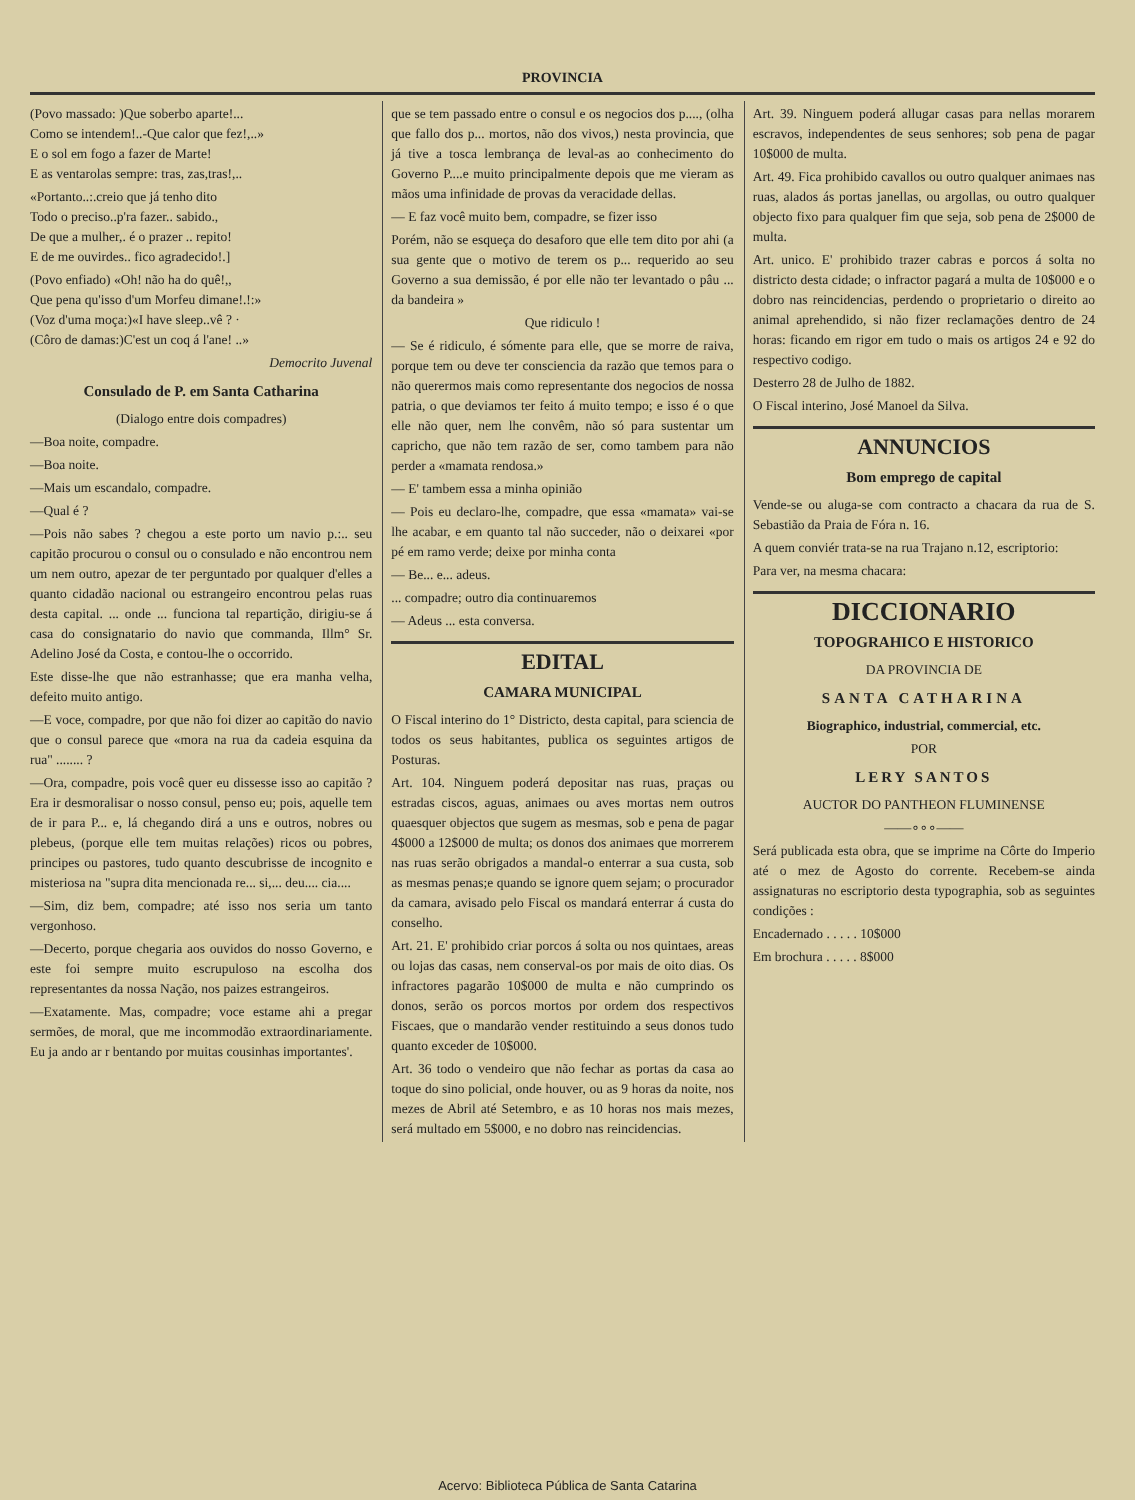PROVINCIA
(Povo massado: )Que soberbo aparte!...
Como se intendem!..-Que calor que fez!,..»
E o sol em fogo a fazer de Marte!
E as ventarolas sempre: tras, zas,tras!,..
«Portanto..:.creio que já tenho dito
Todo o preciso..p'ra fazer.. sabido.,
De que a mulher,. é o prazer .. repito!
E de me ouvirdes.. fico agradecido!.]
(Povo enfiado) «Oh! não ha do quê!,,
Que pena qu'isso d'um Morfeu dimane!.!:»
(Voz d'uma moça:)«I have sleep..vê ? ·
(Côro de damas:)C'est un coq á l'ane! ..»
Democrito Juvenal
Consulado de P. em Santa Catharina
(Dialogo entre dois compadres)
—Boa noite, compadre.
—Boa noite.
—Mais um escandalo, compadre.
—Qual é ?
—Pois não sabes ? chegou a este porto um navio p.:.. seu capitão procurou o consul ou o consulado e não encontrou nem um nem outro, apezar de ter perguntado por qualquer d'elles a quanto cidadão nacional ou estrangeiro encontrou pelas ruas desta capital. ... onde ... funciona tal repartição, dirigiu-se á casa do consignatario do navio que commanda, Illm° Sr. Adelino José da Costa, e contou-lhe o occorrido.
Este disse-lhe que não estranhasse; que era manha velha, defeito muito antigo.
—E voce, compadre, por que não foi dizer ao capitão do navio que o consul parece que «mora na rua da cadeia esquina da rua" ........ ?
—Ora, compadre, pois você quer eu dissesse isso ao capitão ? Era ir desmoralisar o nosso consul, penso eu; pois, aquelle tem de ir para P... e, lá chegando dirá a uns e outros, nobres ou plebeus, (porque elle tem muitas relações) ricos ou pobres, principes ou pastores, tudo quanto descubrisse de incognito e misteriosa na "supra dita mencionada re... si,... deu.... cia....
—Sim, diz bem, compadre; até isso nos seria um tanto vergonhoso.
—Decerto, porque chegaria aos ouvidos do nosso Governo, e este foi sempre muito escrupuloso na escolha dos representantes da nossa Nação, nos paizes estrangeiros.
—Exatamente. Mas, compadre; voce estame ahi a pregar sermões, de moral, que me incommodão extraordinariamente. Eu ja ando ar r bentando por muitas cousinhas importantes'.
que se tem passado entre o consul e os negocios dos p...., (olha que fallo dos p... mortos, não dos vivos,) nesta provincia, que já tive a tosca lembrança de leval-as ao conhecimento do Governo P....e muito principalmente depois que me vieram as mãos uma infinidade de provas da veracidade dellas.
— E faz você muito bem, compadre, se fizer isso
Porém, não se esqueça do desaforo que elle tem dito por ahi (a sua gente que o motivo de terem os p... requerido ao seu Governo a sua demissão, é por elle não ter levantado o pâu ... da bandeira »
Que ridiculo !
— Se é ridiculo, é sómente para elle, que se morre de raiva, porque tem ou deve ter consciencia da razão que temos para o não querermos mais como representante dos negocios de nossa patria, o que deviamos ter feito á muito tempo; e isso é o que elle não quer, nem lhe convêm, não só para sustentar um capricho, que não tem razão de ser, como tambem para não perder a «mamata rendosa.»
— E' tambem essa a minha opinião
— Pois eu declaro-lhe, compadre, que essa «mamata» vai-se lhe acabar, e em quanto tal não succeder, não o deixarei «por pé em ramo verde; deixe por minha conta
— Be... e... adeus.
... compadre; outro dia continuaremos
— Adeus ... esta conversa.
EDITAL
CAMARA MUNICIPAL
O Fiscal interino do 1° Districto, desta capital, para sciencia de todos os seus habitantes, publica os seguintes artigos de Posturas.
Art. 104. Ninguem poderá depositar nas ruas, praças ou estradas ciscos, aguas, animaes ou aves mortas nem outros quaesquer objectos que sugem as mesmas, sob e pena de pagar 4$000 a 12$000 de multa; os donos dos animaes que morrerem nas ruas serão obrigados a mandal-o enterrar a sua custa, sob as mesmas penas;e quando se ignore quem sejam; o procurador da camara, avisado pelo Fiscal os mandará enterrar á custa do conselho.
Art. 21. E' prohibido criar porcos á solta ou nos quintaes, areas ou lojas das casas, nem conserval-os por mais de oito dias. Os infractores pagarão 10$000 de multa e não cumprindo os donos, serão os porcos mortos por ordem dos respectivos Fiscaes, que o mandarão vender restituindo a seus donos tudo quanto exceder de 10$000.
Art. 36 todo o vendeiro que não fechar as portas da casa ao toque do sino policial, onde houver, ou as 9 horas da noite, nos mezes de Abril até Setembro, e as 10 horas nos mais mezes, será multado em 5$000, e no dobro nas reincidencias.
Art. 39. Ninguem poderá allugar casas para nellas morarem escravos, independentes de seus senhores; sob pena de pagar 10$000 de multa.
Art. 49. Fica prohibido cavallos ou outro qualquer animaes nas ruas, alados ás portas janellas, ou argollas, ou outro qualquer objecto fixo para qualquer fim que seja, sob pena de 2$000 de multa.
Art. unico. E' prohibido trazer cabras e porcos á solta no districto desta cidade; o infractor pagará a multa de 10$000 e o dobro nas reincidencias, perdendo o proprietario o direito ao animal aprehendido, si não fizer reclamações dentro de 24 horas: ficando em rigor em tudo o mais os artigos 24 e 92 do respectivo codigo.
Desterro 28 de Julho de 1882.
O Fiscal interino, José Manoel da Silva.
ANNUNCIOS
Bom emprego de capital
Vende-se ou aluga-se com contracto a chacara da rua de S. Sebastião da Praia de Fóra n. 16.
A quem conviér trata-se na rua Trajano n.12, escriptorio:
Para ver, na mesma chacara:
DICCIONARIO
TOPOGRAHICO E HISTORICO
DA PROVINCIA DE
SANTA CATHARINA
Biographico, industrial, commercial, etc.
POR
LERY SANTOS
AUCTOR DO PANTHEON FLUMINENSE
——∘∘∘——
Será publicada esta obra, que se imprime na Côrte do Imperio até o mez de Agosto do corrente. Recebem-se ainda assignaturas no escriptorio desta typographia, sob as seguintes condições :
Encadernado . . . . . 10$000
Em brochura . . . . . 8$000
Acervo: Biblioteca Pública de Santa Catarina